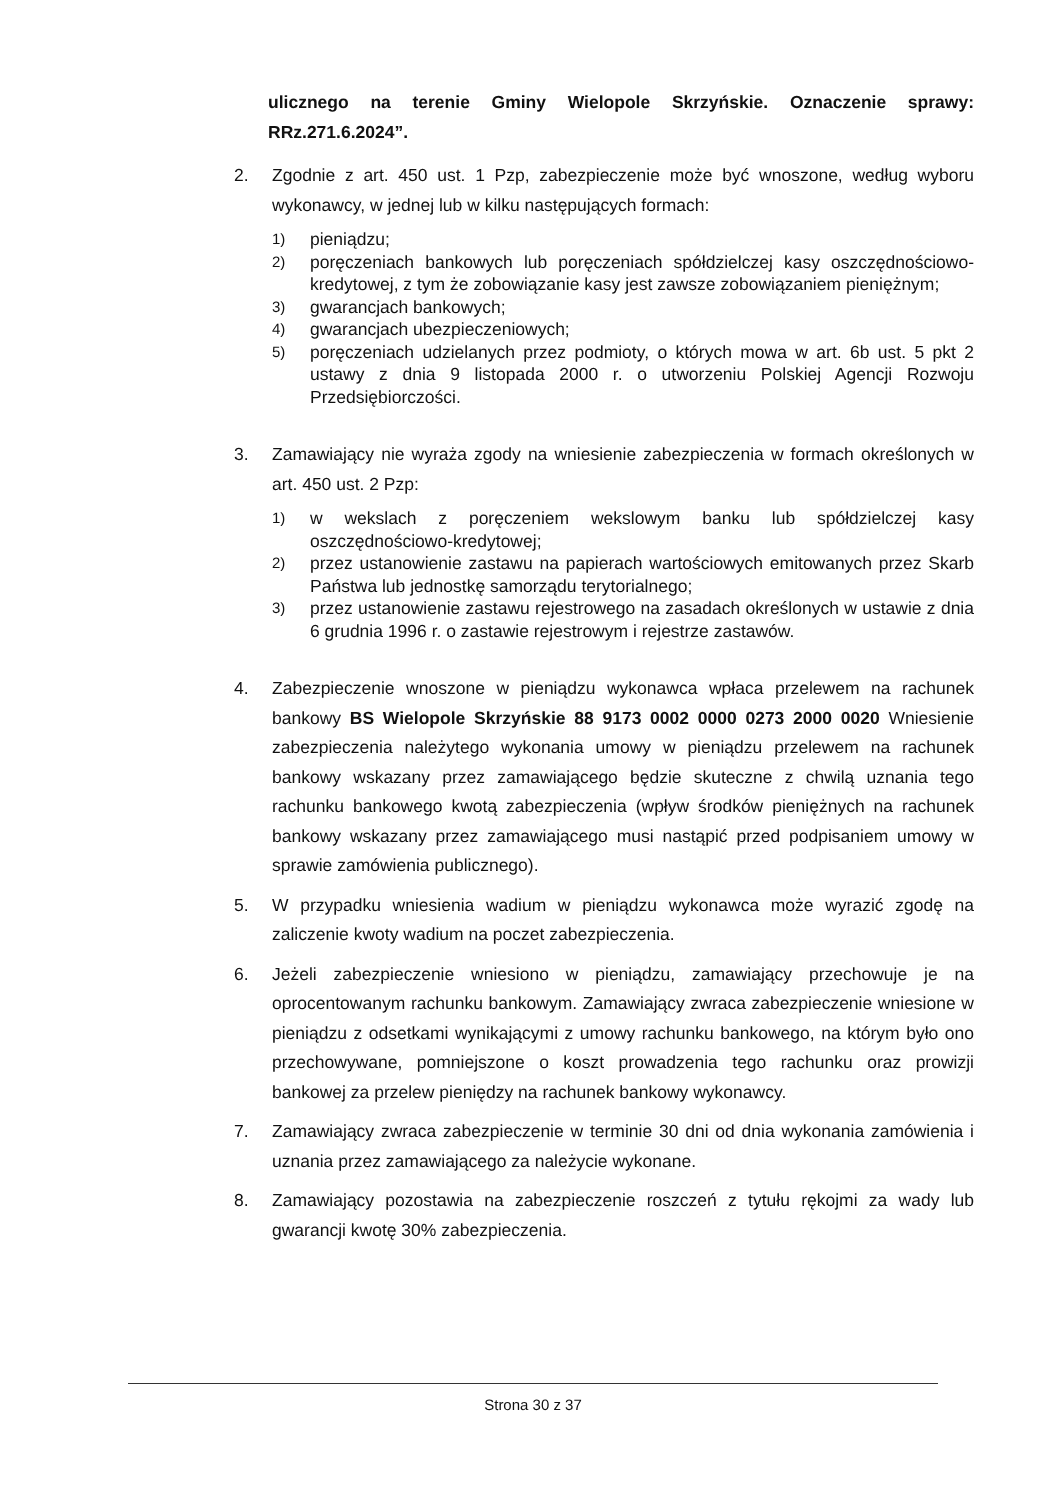ulicznego na terenie Gminy Wielopole Skrzyńskie. Oznaczenie sprawy: RRz.271.6.2024”.
2. Zgodnie z art. 450 ust. 1 Pzp, zabezpieczenie może być wnoszone, według wyboru wykonawcy, w jednej lub w kilku następujących formach:
1)
pieniądzu;
2)
poręczeniach bankowych lub poręczeniach spółdzielczej kasy oszczędnościowo-kredytowej, z tym że zobowiązanie kasy jest zawsze zobowiązaniem pieniężnym;
3)
gwarancjach bankowych;
4)
gwarancjach ubezpieczeniowych;
5)
poręczeniach udzielanych przez podmioty, o których mowa w art. 6b ust. 5 pkt 2 ustawy z dnia 9 listopada 2000 r. o utworzeniu Polskiej Agencji Rozwoju Przedsiębiorczości.
3. Zamawiający nie wyraża zgody na wniesienie zabezpieczenia w formach określonych w art. 450 ust. 2 Pzp:
1)
w wekslach z poręczeniem wekslowym banku lub spółdzielczej kasy oszczędnościowo-kredytowej;
2)
przez ustanowienie zastawu na papierach wartościowych emitowanych przez Skarb Państwa lub jednostkę samorządu terytorialnego;
3)
przez ustanowienie zastawu rejestrowego na zasadach określonych w ustawie z dnia 6 grudnia 1996 r. o zastawie rejestrowym i rejestrze zastawów.
4. Zabezpieczenie wnoszone w pieniądzu wykonawca wpłaca przelewem na rachunek bankowy BS Wielopole Skrzyńskie 88 9173 0002 0000 0273 2000 0020 Wniesienie zabezpieczenia należytego wykonania umowy w pieniądzu przelewem na rachunek bankowy wskazany przez zamawiającego będzie skuteczne z chwilą uznania tego rachunku bankowego kwotą zabezpieczenia (wpływ środków pieniężnych na rachunek bankowy wskazany przez zamawiającego musi nastąpić przed podpisaniem umowy w sprawie zamówienia publicznego).
5. W przypadku wniesienia wadium w pieniądzu wykonawca może wyrazić zgodę na zaliczenie kwoty wadium na poczet zabezpieczenia.
6. Jeżeli zabezpieczenie wniesiono w pieniądzu, zamawiający przechowuje je na oprocentowanym rachunku bankowym. Zamawiający zwraca zabezpieczenie wniesione w pieniądzu z odsetkami wynikającymi z umowy rachunku bankowego, na którym było ono przechowywane, pomniejszone o koszt prowadzenia tego rachunku oraz prowizji bankowej za przelew pieniędzy na rachunek bankowy wykonawcy.
7. Zamawiający zwraca zabezpieczenie w terminie 30 dni od dnia wykonania zamówienia i uznania przez zamawiającego za należycie wykonane.
8. Zamawiający pozostawia na zabezpieczenie roszczeń z tytułu rękojmi za wady lub gwarancji kwotę 30% zabezpieczenia.
Strona 30 z 37